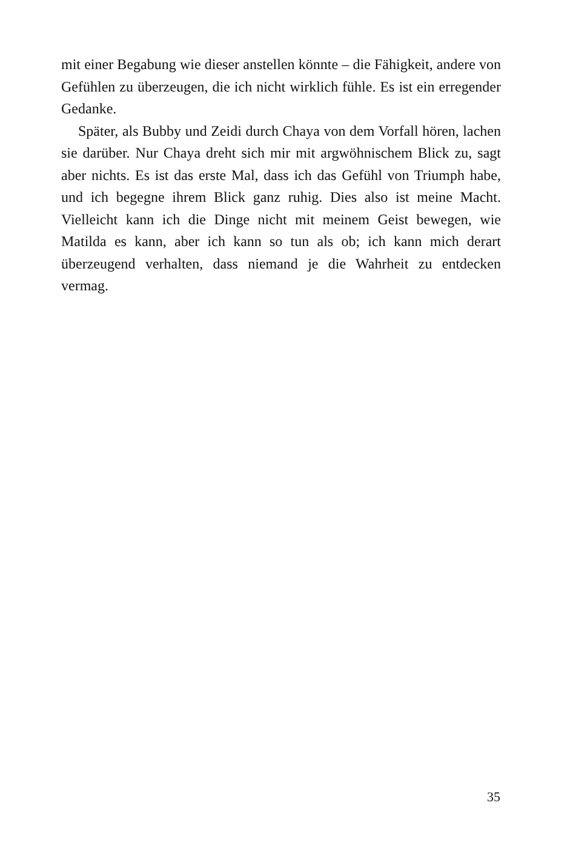mit einer Begabung wie dieser anstellen könnte – die Fähigkeit, andere von Gefühlen zu überzeugen, die ich nicht wirklich fühle. Es ist ein erregender Gedanke.
Später, als Bubby und Zeidi durch Chaya von dem Vorfall hören, lachen sie darüber. Nur Chaya dreht sich mir mit argwöhnischem Blick zu, sagt aber nichts. Es ist das erste Mal, dass ich das Gefühl von Triumph habe, und ich begegne ihrem Blick ganz ruhig. Dies also ist meine Macht. Vielleicht kann ich die Dinge nicht mit meinem Geist bewegen, wie Matilda es kann, aber ich kann so tun als ob; ich kann mich derart überzeugend verhalten, dass niemand je die Wahrheit zu entdecken vermag.
35